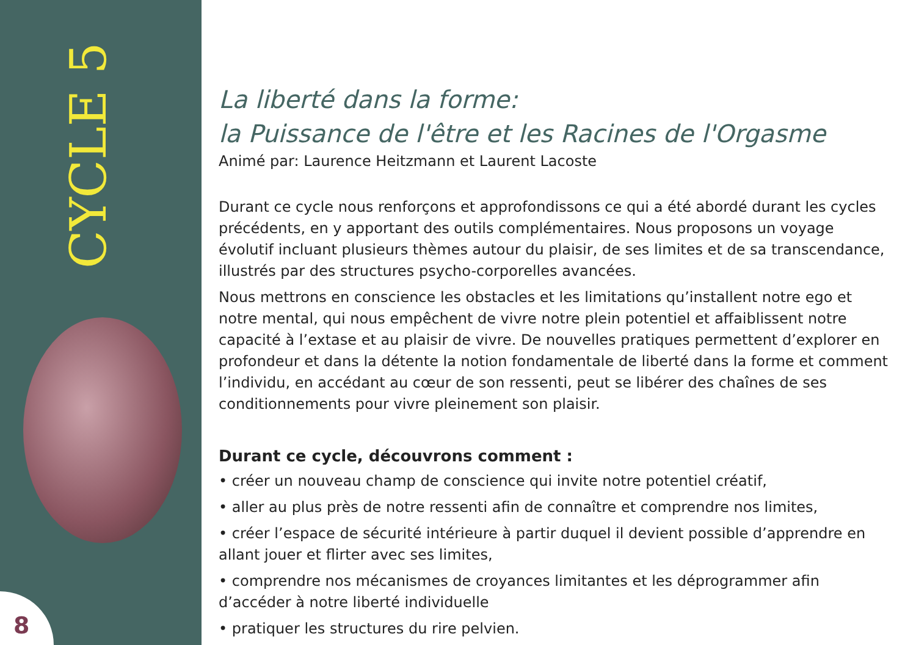CYCLE 5
8
La liberté dans la forme:
la Puissance de l'être et les Racines de l'Orgasme
Animé par: Laurence Heitzmann et Laurent Lacoste
Durant ce cycle nous renforçons et approfondissons ce qui a été abordé durant les cycles précédents, en y apportant des outils complémentaires. Nous proposons un voyage évolutif incluant plusieurs thèmes autour du plaisir, de ses limites et de sa transcendance, illustrés par des structures psycho-corporelles avancées.
Nous mettrons en conscience les obstacles et les limitations qu’installent notre ego et notre mental, qui nous empêchent de vivre notre plein potentiel et affaiblissent notre capacité à l’extase et au plaisir de vivre. De nouvelles pratiques permettent d’explorer en profondeur et dans la détente la notion fondamentale de liberté dans la forme et comment l’individu, en accédant au cœur de son ressenti, peut se libérer des chaînes de ses conditionnements pour vivre pleinement son plaisir.
Durant ce cycle, découvrons comment :
• créer un nouveau champ de conscience qui invite notre potentiel créatif,
• aller au plus près de notre ressenti afin de connaître et comprendre nos limites,
• créer l’espace de sécurité intérieure à partir duquel il devient possible d’apprendre en allant jouer et flirter avec ses limites,
• comprendre nos mécanismes de croyances limitantes et les déprogrammer afin d’accéder à notre liberté individuelle
• pratiquer les structures du rire pelvien.